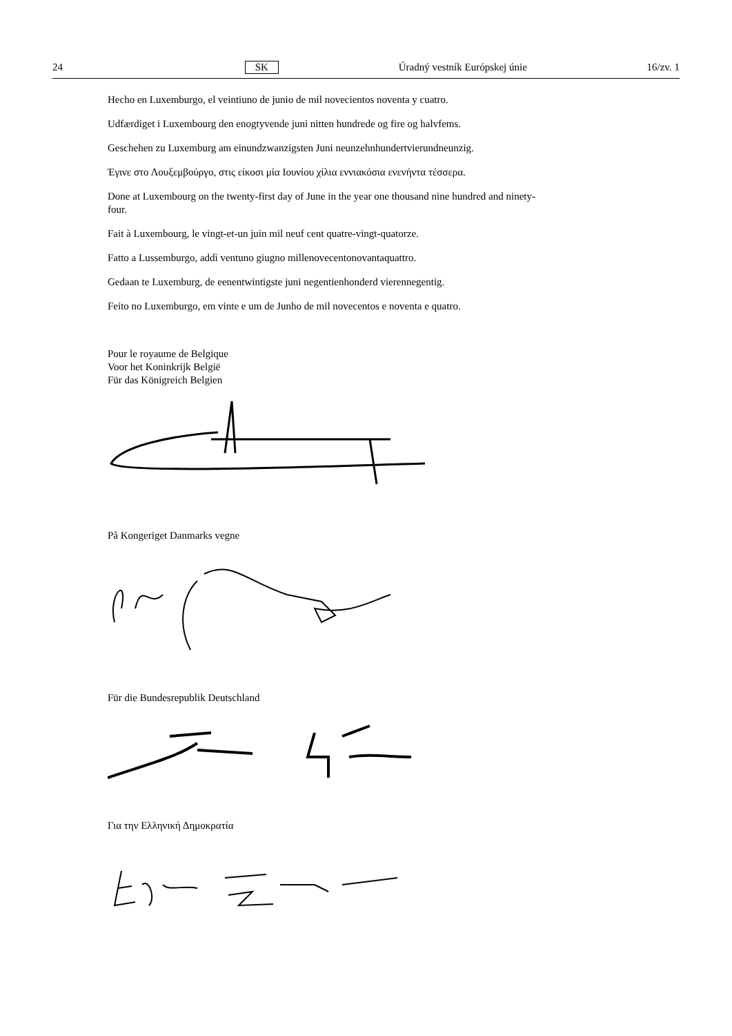24 SK Úradný vestník Európskej únie 16/zv. 1
Hecho en Luxemburgo, el veintiuno de junio de mil novecientos noventa y cuatro.
Udfærdiget i Luxembourg den enogtyvende juni nitten hundrede og fire og halvfems.
Geschehen zu Luxemburg am einundzwanzigsten Juni neunzehnhundertvierundneunzig.
Έγινε στο Λουξεμβούργο, στις είκοσι μία Ιουνίου χίλια εννιακόσια ενενήντα τέσσερα.
Done at Luxembourg on the twenty-first day of June in the year one thousand nine hundred and ninety-four.
Fait à Luxembourg, le vingt-et-un juin mil neuf cent quatre-vingt-quatorze.
Fatto a Lussemburgo, addì ventuno giugno millenovecentonovantaquattro.
Gedaan te Luxemburg, de eenentwintigste juni negentienhonderd vierennegentig.
Feito no Luxemburgo, em vinte e um de Junho de mil novecentos e noventa e quatro.
Pour le royaume de Belgique
Voor het Koninkrijk België
Für das Königreich Belgien
På Kongeriget Danmarks vegne
Für die Bundesrepublik Deutschland
Για την Ελληνική Δημοκρατία